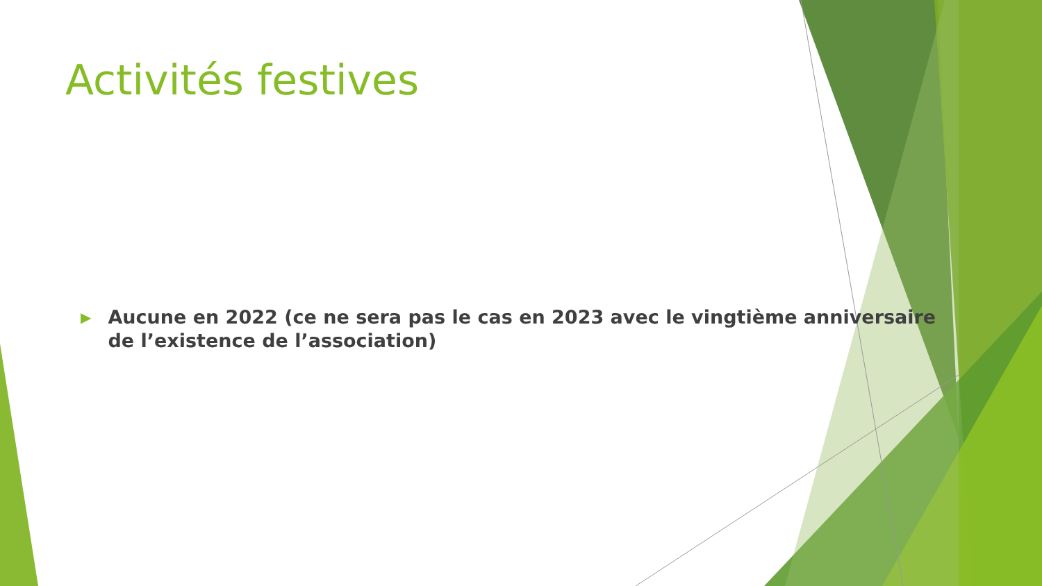Activités festives
▶ Aucune en 2022 (ce ne sera pas le cas en 2023 avec le vingtième anniversaire de l’existence de l’association)